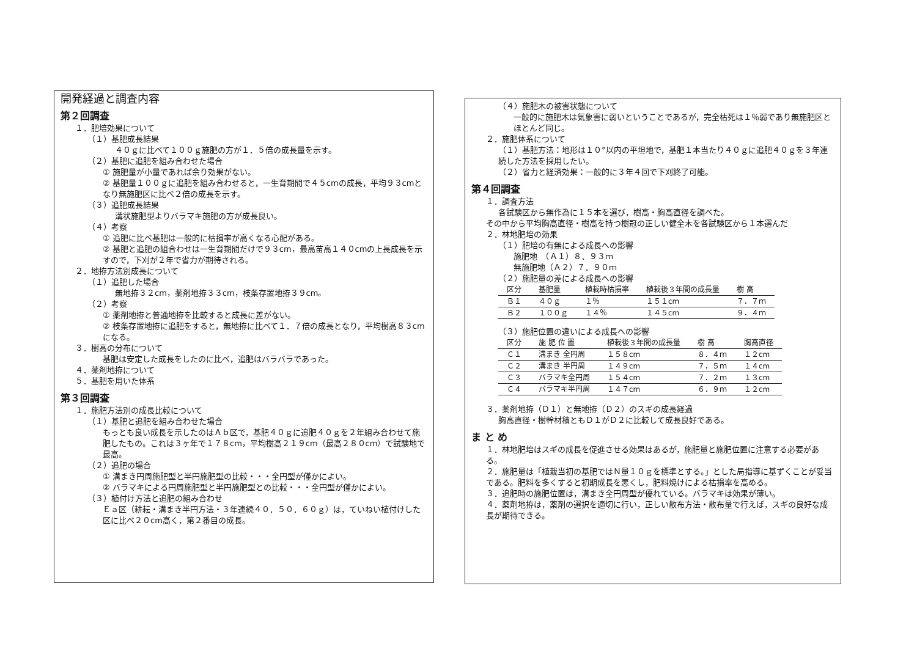開発経過と調査内容
第２回調査
１．肥培効果について
（１）基肥成長結果
４０ｇに比べて１００ｇ施肥の方が１．５倍の成長量を示す。
（２）基肥に追肥を組み合わせた場合
① 施肥量が小量であれば余り効果がない。
② 基肥量１００ｇに追肥を組み合わせると，一生育期間で４５cmの成長，平均９３cmとなり無施肥区に比べ２倍の成長を示す。
（３）追肥成長結果
溝状施肥型よりバラマキ施肥の方が成長良い。
（４）考察
① 追肥に比べ基肥は一般的に枯損率が高くなる心配がある。
② 基肥と追肥の組合わせは一生育期間だけで９３cm，最高苗高１４０cmの上長成長を示すので，下刈が２年で省力が期待される。
２．地拵方法別成長について
（１）追肥した場合
無地拵３２cm，薬剤地拵３３cm，枝条存置地拵３９cm。
（２）考察
① 薬剤地拵と普通地拵を比較すると成長に差がない。
② 枝条存置地拵に追肥をすると，無地拵に比べて１．７倍の成長となり，平均樹高８３cmになる。
３．樹高の分布について
基肥は安定した成長をしたのに比べ，追肥はバラバラであった。
４．薬剤地拵について
５．基肥を用いた体系
第３回調査
１．施肥方法別の成長比較について
（１）基肥と追肥を組み合わせた場合
もっとも良い成長を示したのはＡｂ区で，基肥４０ｇに追肥４０ｇを２年組み合わせて施肥したもの。これは３ヶ年で１７８cm，平均樹高２１９cm（最高２８０cm）で試験地で最高。
（２）追肥の場合
① 溝まき円周施肥型と半円施肥型の比較・・・全円型が僅かによい。
② バラマキによる円周施肥型と半円施肥型との比較・・・全円型が僅かによい。
（３）植付け方法と追肥の組み合わせ
Ｅａ区（耕耘・溝まき半円方法・３年連続４０．５０．６０ｇ）は，ていねい植付けした区に比べ２０cm高く，第２番目の成長。
（４）施肥木の被害状態について
一般的に施肥木は気象害に弱いということであるが，完全枯死は１％弱であり無施肥区とほとんど同じ。
２．施肥体系について
（１）基肥方法：地形は１０°以内の平坦地で，基肥１本当たり４０ｇに追肥４０ｇを３年連続した方法を採用したい。
（２）省力と経済効果：一般的に３年４回で下刈終了可能。
第４回調査
１．調査方法
各試験区から無作為に１５本を選び，樹高・胸高直径を調べた。
その中から平均胸高直径・樹高を持つ樹冠の正しい健全木を各試験区から１本選んだ
２．林地肥培の効果
（１）肥培の有無による成長への影響
施肥地　（Ａ１）８．９３ｍ
無施肥地（Ａ２）７．９０ｍ
（２）施肥量の差による成長への影響
| 区分 | 基肥量 | 植栽時枯損率 | 植栽後３年間の成長量 | 樹 高 |
| --- | --- | --- | --- | --- |
| Ｂ１ | ４０ｇ | １％ | １５１cm | ７．７ｍ |
| Ｂ２ | １００ｇ | １４％ | １４５cm | ９．４ｍ |
（３）施肥位置の違いによる成長への影響
| 区分 | 施 肥 位 置 | 植栽後３年間の成長量 | 樹 高 | 胸高直径 |
| --- | --- | --- | --- | --- |
| Ｃ１ | 溝まき 全円周 | １５８cm | ８．４ｍ | １２cm |
| Ｃ２ | 溝まき 半円周 | １４９cm | ７．５ｍ | １４cm |
| Ｃ３ | バラマキ全円周 | １５４cm | ７．２ｍ | １３cm |
| Ｃ４ | バラマキ半円周 | １４７cm | ６．９ｍ | １２cm |
３．薬剤地拵（Ｄ１）と無地拵（Ｄ２）のスギの成長経過
胸高直径・樹幹材積ともＤ１がＤ２に比較して成長良好である。
ま と め
１．林地肥培はスギの成長を促進させる効果はあるが，施肥量と施肥位置に注意する必要がある。
２．施肥量は「植栽当初の基肥ではＮ量１０ｇを標準とする。」とした局指導に基ずくことが妥当である。肥料を多くすると初期成長を悪くし，肥料焼けによる枯損率を高める。
３．追肥時の施肥位置は，溝まき全円周型が優れている。バラマキは効果が薄い。
４．薬剤地拵は，薬剤の選択を適切に行い，正しい散布方法・散布量で行えば，スギの良好な成長が期待できる。